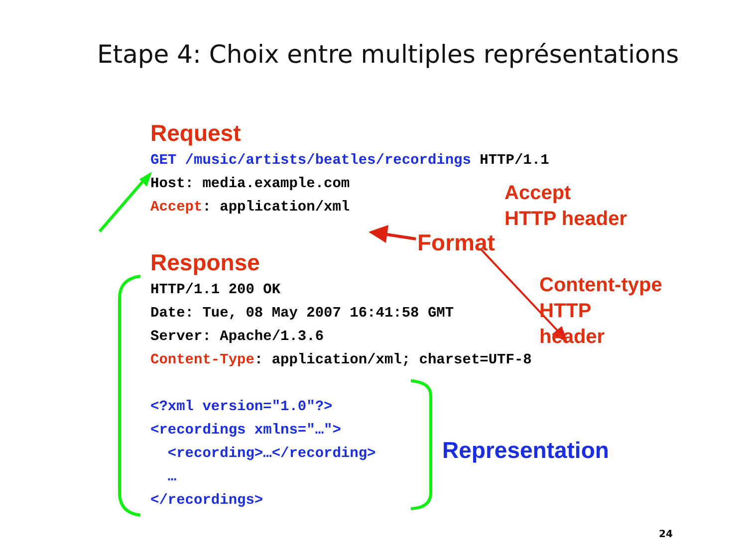Etape 4: Choix entre multiples représentations
Request
GET /music/artists/beatles/recordings HTTP/1.1 Host: media.example.com Accept: application/xml
Response
HTTP/1.1 200 OK Date: Tue, 08 May 2007 16:41:58 GMT Server: Apache/1.3.6 Content-Type: application/xml; charset=UTF-8 <?xml version="1.0"?> <recordings xmlns="…"> <recording>…</recording> … </recordings>
Accept
HTTP header
Format
Content-type
HTTP
header
Representation
24